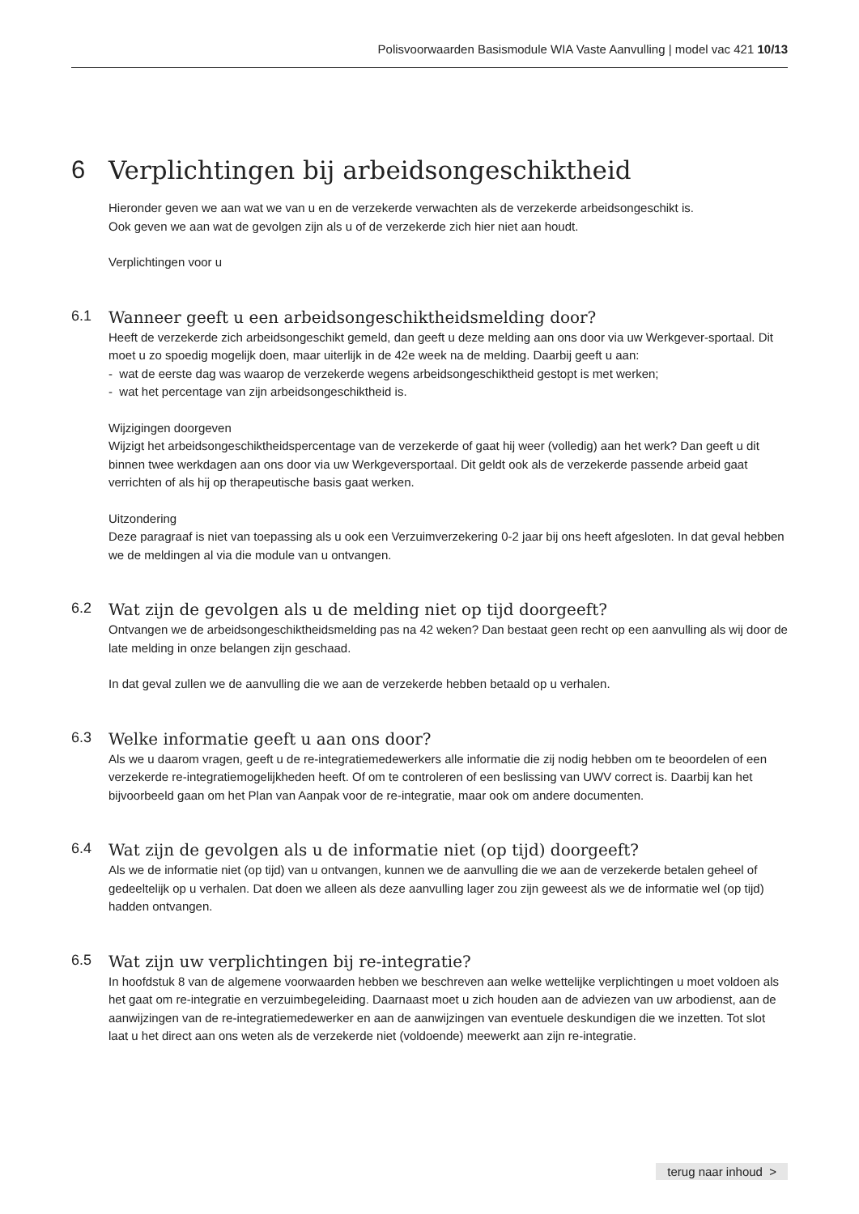Polisvoorwaarden Basismodule WIA Vaste Aanvulling | model vac 421 10/13
6 Verplichtingen bij arbeidsongeschiktheid
Hieronder geven we aan wat we van u en de verzekerde verwachten als de verzekerde arbeidsongeschikt is.
Ook geven we aan wat de gevolgen zijn als u of de verzekerde zich hier niet aan houdt.
Verplichtingen voor u
6.1 Wanneer geeft u een arbeidsongeschiktheidsmelding door?
Heeft de verzekerde zich arbeidsongeschikt gemeld, dan geeft u deze melding aan ons door via uw Werkgever-sportaal. Dit moet u zo spoedig mogelijk doen, maar uiterlijk in de 42e week na de melding. Daarbij geeft u aan:
- wat de eerste dag was waarop de verzekerde wegens arbeidsongeschiktheid gestopt is met werken;
- wat het percentage van zijn arbeidsongeschiktheid is.
Wijzigingen doorgeven
Wijzigt het arbeidsongeschiktheidspercentage van de verzekerde of gaat hij weer (volledig) aan het werk? Dan geeft u dit binnen twee werkdagen aan ons door via uw Werkgeversportaal. Dit geldt ook als de verzekerde passende arbeid gaat verrichten of als hij op therapeutische basis gaat werken.
Uitzondering
Deze paragraaf is niet van toepassing als u ook een Verzuimverzekering 0-2 jaar bij ons heeft afgesloten. In dat geval hebben we de meldingen al via die module van u ontvangen.
6.2 Wat zijn de gevolgen als u de melding niet op tijd doorgeeft?
Ontvangen we de arbeidsongeschiktheidsmelding pas na 42 weken? Dan bestaat geen recht op een aanvulling als wij door de late melding in onze belangen zijn geschaad.
In dat geval zullen we de aanvulling die we aan de verzekerde hebben betaald op u verhalen.
6.3 Welke informatie geeft u aan ons door?
Als we u daarom vragen, geeft u de re-integratiemedewerkers alle informatie die zij nodig hebben om te beoordelen of een verzekerde re-integratiemogelijkheden heeft. Of om te controleren of een beslissing van UWV correct is. Daarbij kan het bijvoorbeeld gaan om het Plan van Aanpak voor de re-integratie, maar ook om andere documenten.
6.4 Wat zijn de gevolgen als u de informatie niet (op tijd) doorgeeft?
Als we de informatie niet (op tijd) van u ontvangen, kunnen we de aanvulling die we aan de verzekerde betalen geheel of gedeeltelijk op u verhalen. Dat doen we alleen als deze aanvulling lager zou zijn geweest als we de informatie wel (op tijd) hadden ontvangen.
6.5 Wat zijn uw verplichtingen bij re-integratie?
In hoofdstuk 8 van de algemene voorwaarden hebben we beschreven aan welke wettelijke verplichtingen u moet voldoen als het gaat om re-integratie en verzuimbegeleiding. Daarnaast moet u zich houden aan de adviezen van uw arbodienst, aan de aanwijzingen van de re-integratiemedewerker en aan de aanwijzingen van eventuele deskundigen die we inzetten. Tot slot laat u het direct aan ons weten als de verzekerde niet (voldoende) meewerkt aan zijn re-integratie.
terug naar inhoud >